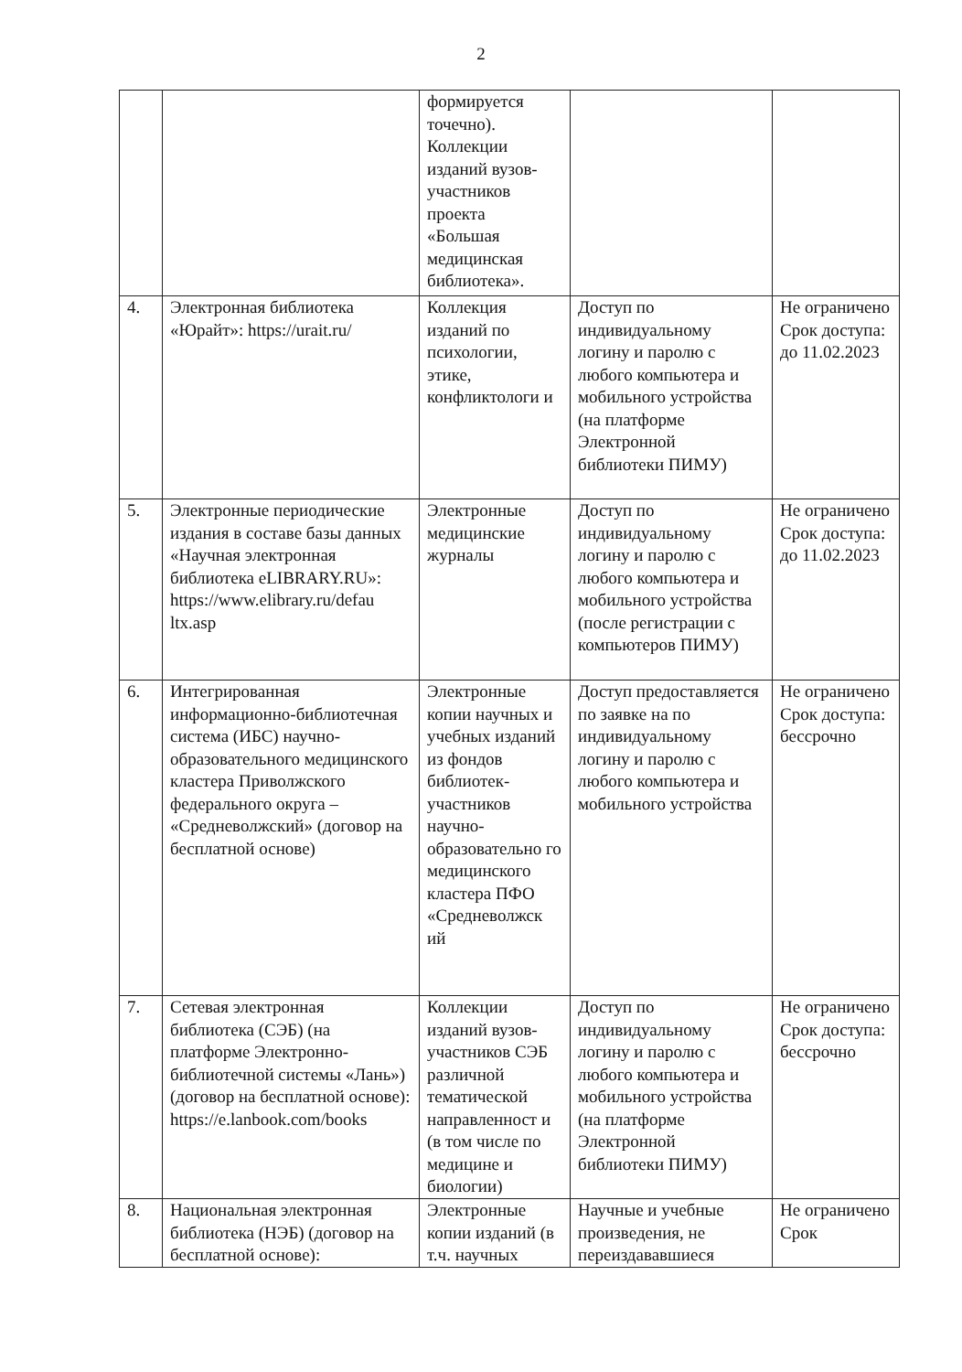2
| | | формируется точечно). Коллекции изданий вузов-участников проекта «Большая медицинская библиотека». | | |
| 4. | Электронная библиотека «Юрайт»: https://urait.ru/ | Коллекция изданий по психологии, этике, конфликтологи и | Доступ по индивидуальному логину и паролю с любого компьютера и мобильного устройства (на платформе Электронной библиотеки ПИМУ) | Не ограничено Срок доступа: до 11.02.2023 |
| 5. | Электронные периодические издания в составе базы данных «Научная электронная библиотека eLIBRARY.RU»: https://www.elibrary.ru/defau ltx.asp | Электронные медицинские журналы | Доступ по индивидуальному логину и паролю с любого компьютера и мобильного устройства (после регистрации с компьютеров ПИМУ) | Не ограничено Срок доступа: до 11.02.2023 |
| 6. | Интегрированная информационно-библиотечная система (ИБС) научно-образовательного медицинского кластера Приволжского федерального округа – «Средневолжский» (договор на бесплатной основе) | Электронные копии научных и учебных изданий из фондов библиотек-участников научно-образовательно го медицинского кластера ПФО «Средневолжск ий | Доступ предоставляется по заявке на по индивидуальному логину и паролю с любого компьютера и мобильного устройства | Не ограничено Срок доступа: бессрочно |
| 7. | Сетевая электронная библиотека (СЭБ) (на платформе Электронно-библиотечной системы «Лань») (договор на бесплатной основе): https://e.lanbook.com/books | Коллекции изданий вузов-участников СЭБ различной тематической направленност и (в том числе по медицине и биологии) | Доступ по индивидуальному логину и паролю с любого компьютера и мобильного устройства (на платформе Электронной библиотеки ПИМУ) | Не ограничено Срок доступа: бессрочно |
| 8. | Национальная электронная библиотека (НЭБ) (договор на бесплатной основе): | Электронные копии изданий (в т.ч. научных | Научные и учебные произведения, не переиздававшиеся | Не ограничено Срок |